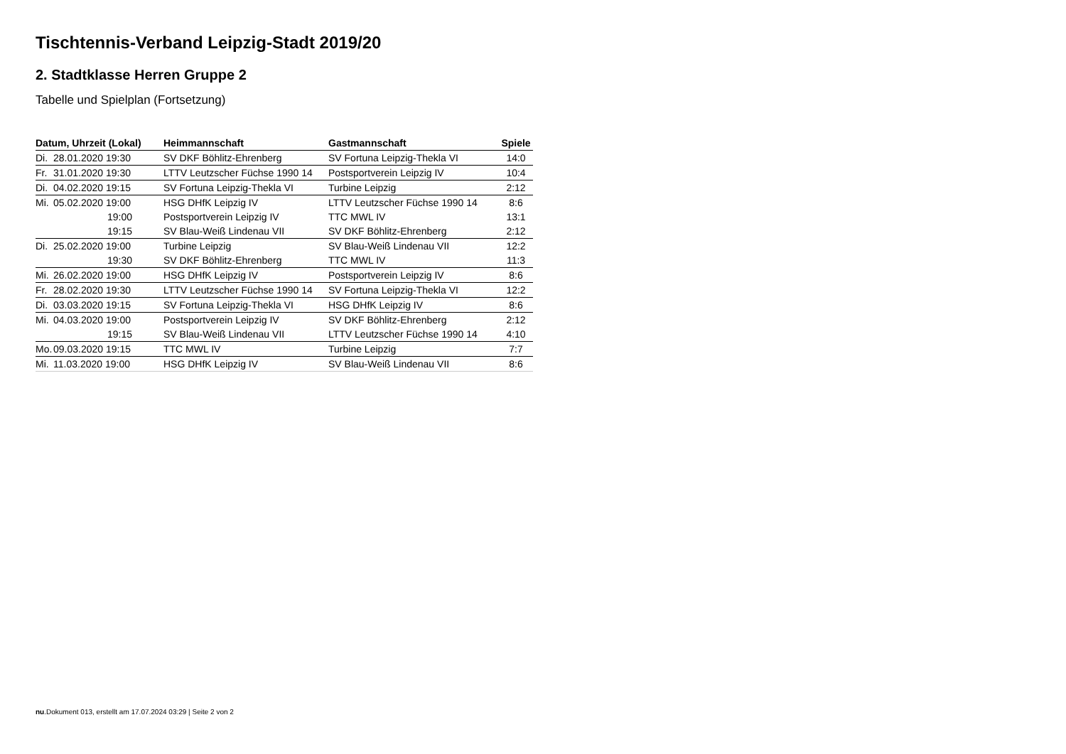Tischtennis-Verband Leipzig-Stadt 2019/20
2. Stadtklasse Herren Gruppe 2
Tabelle und Spielplan (Fortsetzung)
| Datum, Uhrzeit (Lokal) | | Heimmannschaft | Gastmannschaft | Spiele |
| --- | --- | --- | --- | --- |
| Di. | 28.01.2020 19:30 | SV DKF Böhlitz-Ehrenberg | SV Fortuna Leipzig-Thekla VI | 14:0 |
| Fr. | 31.01.2020 19:30 | LTTV Leutzscher Füchse 1990 14 | Postsportverein Leipzig IV | 10:4 |
| Di. | 04.02.2020 19:15 | SV Fortuna Leipzig-Thekla VI | Turbine Leipzig | 2:12 |
| Mi. | 05.02.2020 19:00 | HSG DHfK Leipzig IV | LTTV Leutzscher Füchse 1990 14 | 8:6 |
| | 19:00 | Postsportverein Leipzig IV | TTC MWL IV | 13:1 |
| | 19:15 | SV Blau-Weiß Lindenau VII | SV DKF Böhlitz-Ehrenberg | 2:12 |
| Di. | 25.02.2020 19:00 | Turbine Leipzig | SV Blau-Weiß Lindenau VII | 12:2 |
| | 19:30 | SV DKF Böhlitz-Ehrenberg | TTC MWL IV | 11:3 |
| Mi. | 26.02.2020 19:00 | HSG DHfK Leipzig IV | Postsportverein Leipzig IV | 8:6 |
| Fr. | 28.02.2020 19:30 | LTTV Leutzscher Füchse 1990 14 | SV Fortuna Leipzig-Thekla VI | 12:2 |
| Di. | 03.03.2020 19:15 | SV Fortuna Leipzig-Thekla VI | HSG DHfK Leipzig IV | 8:6 |
| Mi. | 04.03.2020 19:00 | Postsportverein Leipzig IV | SV DKF Böhlitz-Ehrenberg | 2:12 |
| | 19:15 | SV Blau-Weiß Lindenau VII | LTTV Leutzscher Füchse 1990 14 | 4:10 |
| Mo. | 09.03.2020 19:15 | TTC MWL IV | Turbine Leipzig | 7:7 |
| Mi. | 11.03.2020 19:00 | HSG DHfK Leipzig IV | SV Blau-Weiß Lindenau VII | 8:6 |
nu.Dokument 013, erstellt am 17.07.2024 03:29 | Seite 2 von 2